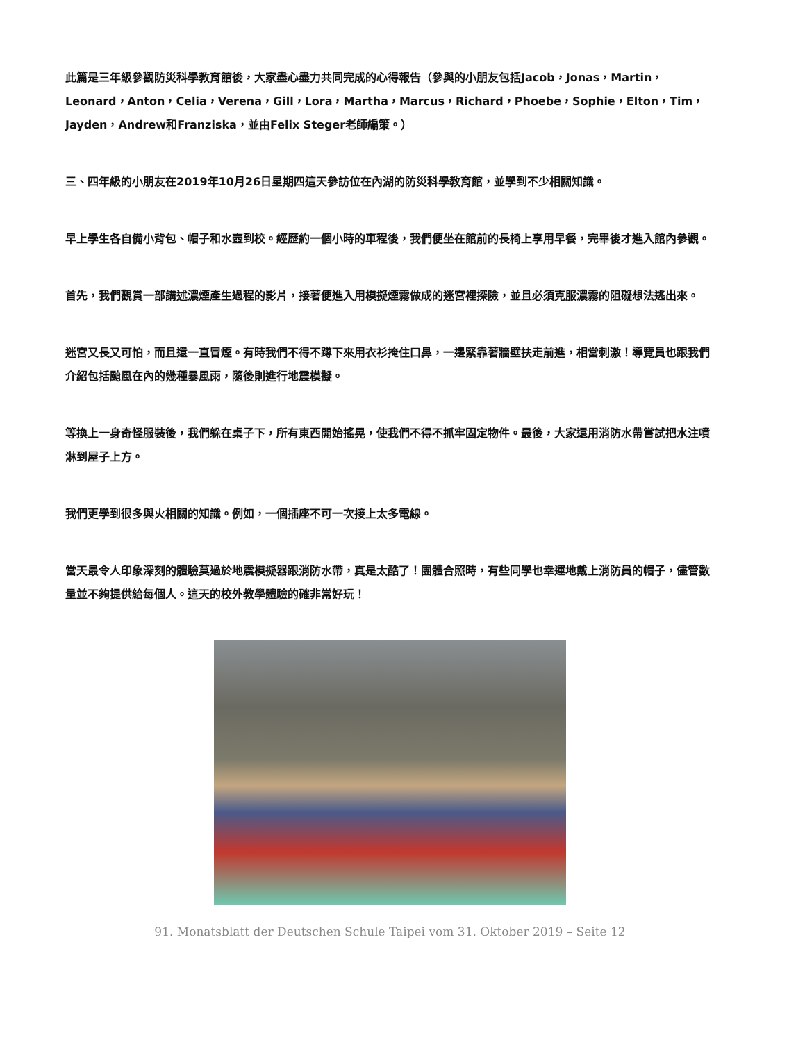此篇是三年級參觀防災科學教育館後，大家盡心盡力共同完成的心得報告（參與的小朋友包括Jacob，Jonas，Martin，Leonard，Anton，Celia，Verena，Gill，Lora，Martha，Marcus，Richard，Phoebe，Sophie，Elton，Tim，Jayden，Andrew和Franziska，並由Felix Steger老師編策。）
三、四年級的小朋友在2019年10月26日星期四這天參訪位在內湖的防災科學教育館，並學到不少相關知識。
早上學生各自備小背包、帽子和水壺到校。經歷約一個小時的車程後，我們便坐在館前的長椅上享用早餐，完畢後才進入館內參觀。
首先，我們觀賞一部講述濃煙產生過程的影片，接著便進入用模擬煙霧做成的迷宮裡探險，並且必須克服濃霧的阻礙想法逃出來。
迷宮又長又可怕，而且還一直冒煙。有時我們不得不蹲下來用衣衫掩住口鼻，一邊緊靠著牆壁扶走前進，相當刺激！導覽員也跟我們介紹包括颱風在內的幾種暴風雨，隨後則進行地震模擬。
等換上一身奇怪服裝後，我們躲在桌子下，所有東西開始搖晃，使我們不得不抓牢固定物件。最後，大家還用消防水帶嘗試把水注噴淋到屋子上方。
我們更學到很多與火相關的知識。例如，一個插座不可一次接上太多電線。
當天最令人印象深刻的體驗莫過於地震模擬器跟消防水帶，真是太酷了！團體合照時，有些同學也幸運地戴上消防員的帽子，儘管數量並不夠提供給每個人。這天的校外教學體驗的確非常好玩！
91. Monatsblatt der Deutschen Schule Taipei vom 31. Oktober 2019 – Seite 12